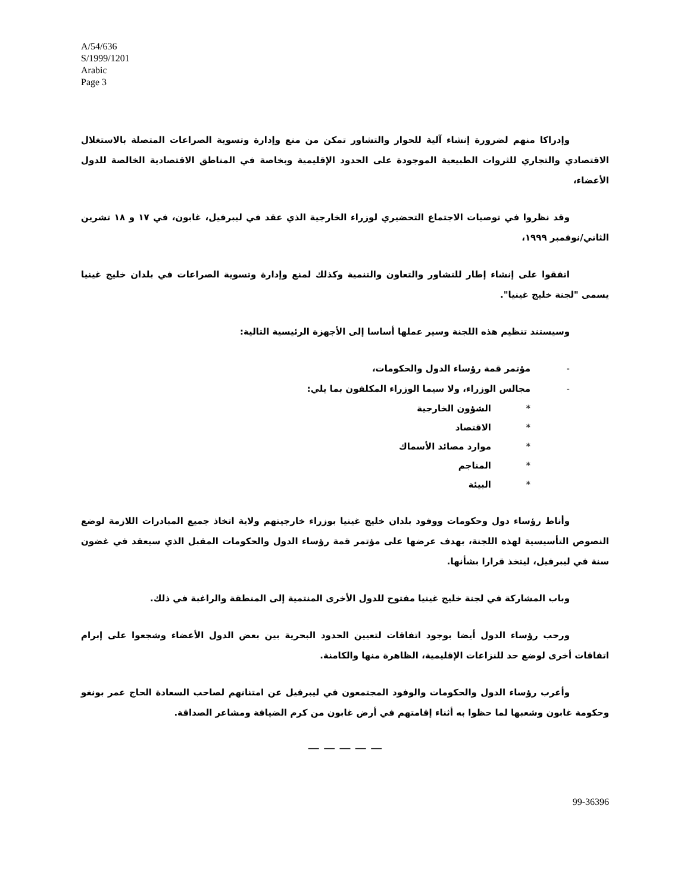A/54/636
S/1999/1201
Arabic
Page 3
وإدراكا منهم لضرورة إنشاء آلية للحوار والتشاور تمكن من منع وإدارة وتسوية الصراعات المتصلة بالاستغلال الاقتصادي والتجاري للثروات الطبيعية الموجودة على الحدود الإقليمية وبخاصة في المناطق الاقتصادية الخالصة للدول الأعضاء،
وقد نظروا في توصيات الاجتماع التحضيري لوزراء الخارجية الذي عقد في ليبرفيل، غابون، في ١٧ و ١٨ تشرين الثاني/نوفمبر ١٩٩٩،
اتفقوا على إنشاء إطار للتشاور والتعاون والتنمية وكذلك لمنع وإدارة وتسوية الصراعات في بلدان خليج غينيا يسمى "لجنة خليج غينيا".
وسيستند تنظيم هذه اللجنة وسير عملها أساسا إلى الأجهزة الرئيسية التالية:
- مؤتمر قمة رؤساء الدول والحكومات،
- مجالس الوزراء، ولا سيما الوزراء المكلفون بما يلي:
* الشؤون الخارجية
* الاقتصاد
* موارد مصائد الأسماك
* المناجم
* البيئة
وأناط رؤساء دول وحكومات ووفود بلدان خليج غينيا بوزراء خارجيتهم ولاية اتخاذ جميع المبادرات اللازمة لوضع النصوص التأسيسية لهذه اللجنة، بهدف عرضها على مؤتمر قمة رؤساء الدول والحكومات المقبل الذي سيعقد في غضون سنة في ليبرفيل، ليتخذ قرارا بشأنها.
وباب المشاركة في لجنة خليج غينيا مفتوح للدول الأخرى المنتمية إلى المنطقة والراغبة في ذلك.
ورحب رؤساء الدول أيضا بوجود اتفاقات لتعيين الحدود البحرية بين بعض الدول الأعضاء وشجعوا على إبرام اتفاقات أخرى لوضع حد للنزاعات الإقليمية، الظاهرة منها والكامنة.
وأعرب رؤساء الدول والحكومات والوفود المجتمعون في ليبرفيل عن امتنانهم لصاحب السعادة الحاج عمر بونغو وحكومة غابون وشعبها لما حظوا به أثناء إقامتهم في أرض غابون من كرم الضيافة ومشاعر الصداقة.
— — — — —
99-36396